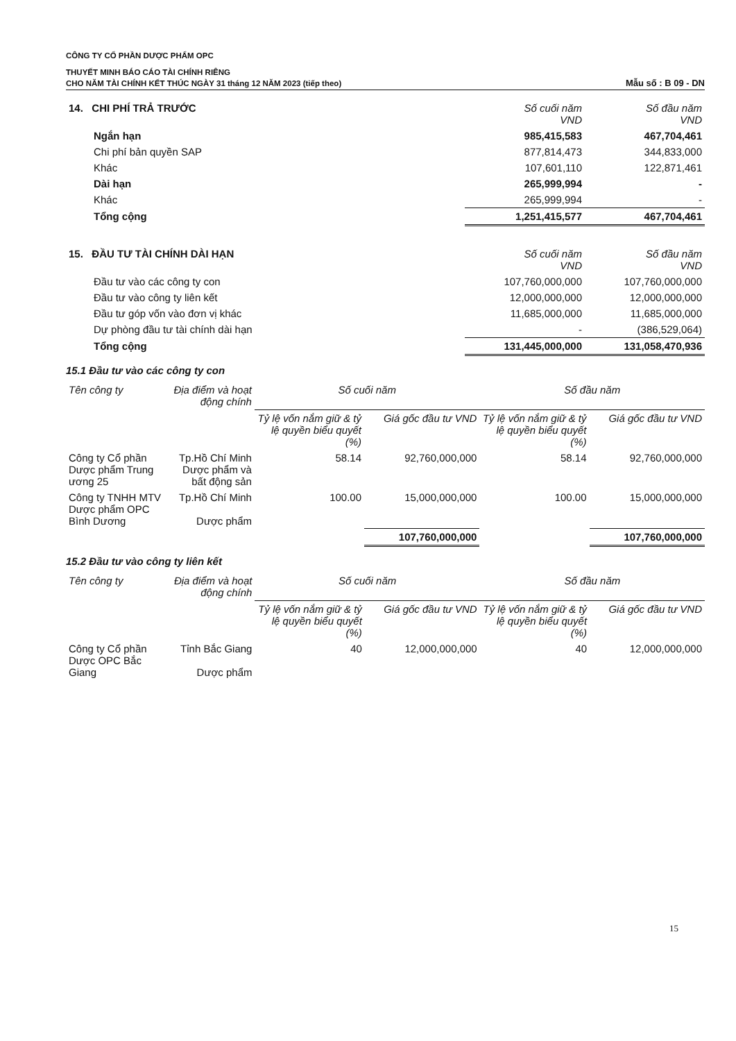CÔNG TY CỔ PHẦN DƯỢC PHẨM OPC
THUYẾT MINH BÁO CÁO TÀI CHÍNH RIÊNG
CHO NĂM TÀI CHÍNH KẾT THÚC NGÀY 31 tháng 12 NĂM 2023 (tiếp theo) Mẫu số : B 09 - DN
| 14. CHI PHÍ TRẢ TRƯỚC | Số cuối năm VND | Số đầu năm VND |
| --- | --- | --- |
| Ngắn hạn | 985,415,583 | 467,704,461 |
| Chi phí bản quyền SAP | 877,814,473 | 344,833,000 |
| Khác | 107,601,110 | 122,871,461 |
| Dài hạn | 265,999,994 | - |
| Khác | 265,999,994 | - |
| Tổng cộng | 1,251,415,577 | 467,704,461 |
| 15. ĐẦU TƯ TÀI CHÍNH DÀI HẠN | Số cuối năm VND | Số đầu năm VND |
| --- | --- | --- |
| Đầu tư vào các công ty con | 107,760,000,000 | 107,760,000,000 |
| Đầu tư vào công ty liên kết | 12,000,000,000 | 12,000,000,000 |
| Đầu tư góp vốn vào đơn vị khác | 11,685,000,000 | 11,685,000,000 |
| Dự phòng đầu tư tài chính dài hạn | - | (386,529,064) |
| Tổng cộng | 131,445,000,000 | 131,058,470,936 |
15.1 Đầu tư vào các công ty con
| Tên công ty | Địa điểm và hoạt động chính | Số cuối năm | | Số đầu năm | |
| --- | --- | --- | --- | --- | --- |
| | | Tỷ lệ vốn nắm giữ & tỷ lệ quyền biểu quyết (%) | Giá gốc đầu tư VND | Tỷ lệ vốn nắm giữ & tỷ lệ quyền biểu quyết (%) | Giá gốc đầu tư VND |
| Công ty Cổ phần Dược phẩm Trung ương 25 | Tp.Hồ Chí Minh Dược phẩm và bất động sản | 58.14 | 92,760,000,000 | 58.14 | 92,760,000,000 |
| Công ty TNHH MTV Dược phẩm OPC Bình Dương | Tp.Hồ Chí Minh Dược phẩm | 100.00 | 15,000,000,000 | 100.00 | 15,000,000,000 |
| | | | 107,760,000,000 | | 107,760,000,000 |
15.2 Đầu tư vào công ty liên kết
| Tên công ty | Địa điểm và hoạt động chính | Số cuối năm | | Số đầu năm | |
| --- | --- | --- | --- | --- | --- |
| | | Tỷ lệ vốn nắm giữ & tỷ lệ quyền biểu quyết (%) | Giá gốc đầu tư VND | Tỷ lệ vốn nắm giữ & tỷ lệ quyền biểu quyết (%) | Giá gốc đầu tư VND |
| Công ty Cổ phần Dược OPC Bắc Giang | Tỉnh Bắc Giang Dược phẩm | 40 | 12,000,000,000 | 40 | 12,000,000,000 |
15